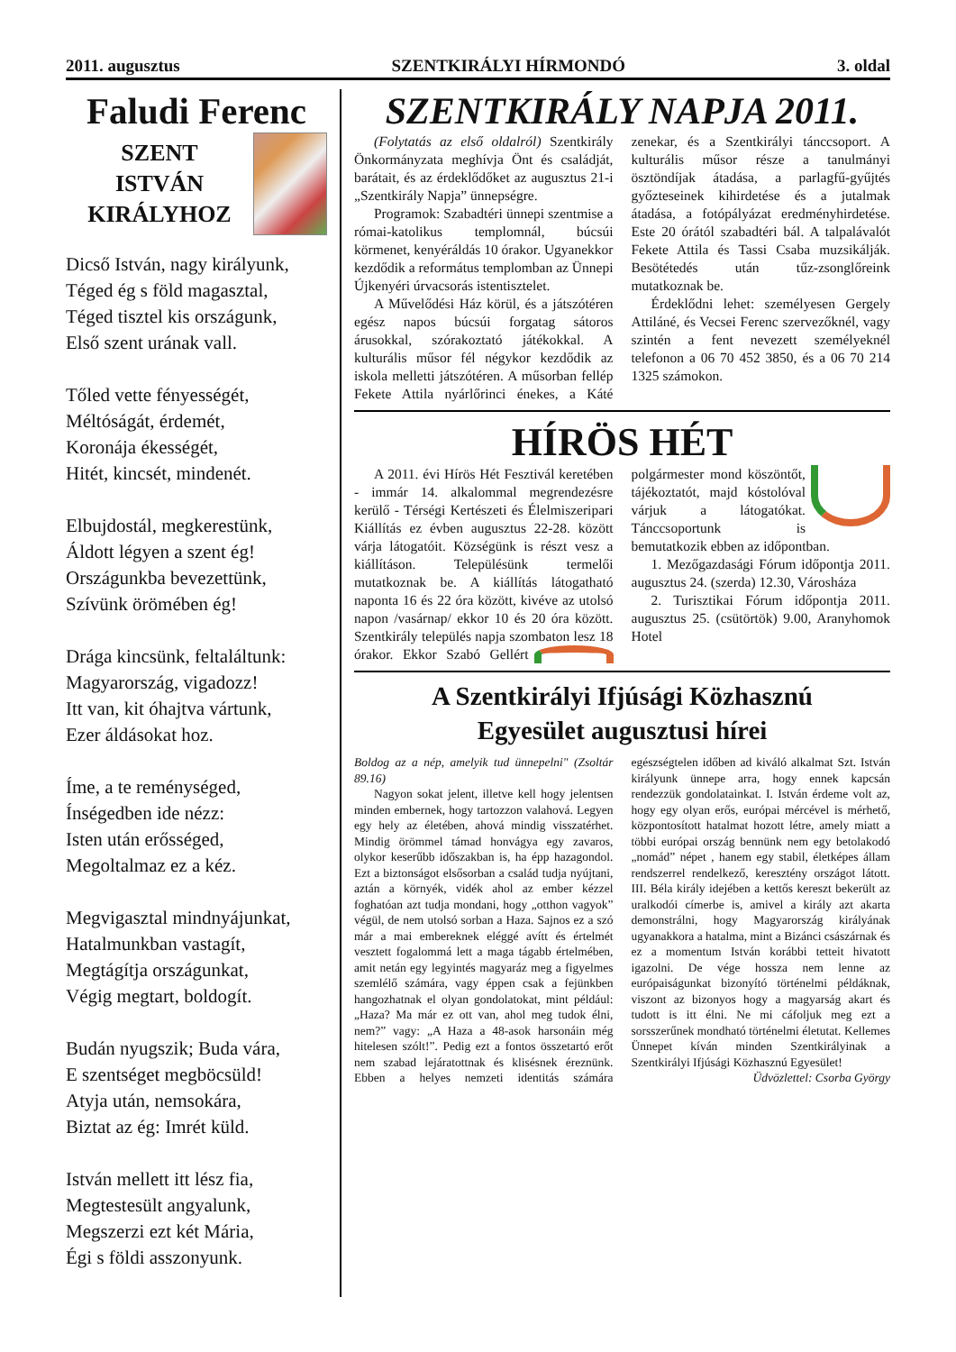2011. augusztus SZENTKIRÁLYI HÍRMONDÓ 3. oldal
Faludi Ferenc
SZENT
ISTVÁN
KIRÁLYHOZ
Dicső István, nagy királyunk,
Téged ég s föld magasztal,
Téged tisztel kis országunk,
Első szent urának vall.
Tőled vette fényességét,
Méltóságát, érdemét,
Koronája ékességét,
Hitét, kincsét, mindenét.
Elbujdostál, megkerestünk,
Áldott légyen a szent ég!
Országunkba bevezettünk,
Szívünk örömében ég!
Drága kincsünk, feltaláltunk:
Magyarország, vigadozz!
Itt van, kit óhajtva vártunk,
Ezer áldásokat hoz.
Íme, a te reménységed,
Ínségedben ide nézz:
Isten után erősséged,
Megoltalmaz ez a kéz.
Megvigasztal mindnyájunkat,
Hatalmunkban vastagít,
Megtágítja országunkat,
Végig megtart, boldogít.
Budán nyugszik; Buda vára,
E szentséget megböcsüld!
Atyja után, nemsokára,
Biztat az ég: Imrét küld.
István mellett itt lész fia,
Megtestesült angyalunk,
Megszerzi ezt két Mária,
Égi s földi asszonyunk.
SZENTKIRÁLY NAPJA 2011.
(Folytatás az első oldalról) Szentkirály Önkormányzata meghívja Önt és családját, barátait, és az érdeklődőket az augusztus 21-i „Szentkirály Napja” ünnepségre.
Programok: Szabadtéri ünnepi szentmise a római-katolikus templomnál, búcsúi körmenet, kenyéráldás 10 órakor. Ugyanekkor kezdődik a református templomban az Ünnepi Újkenyéri úrvacsorás istentisztelet.
A Művelődési Ház körül, és a játszótéren egész napos búcsúi forgatag sátoros árusokkal, szórakoztató játékokkal. A kulturális műsor fél négykor kezdődik az iskola melletti játszótéren. A műsorban fellép Fekete Attila nyárlőrinci énekes, a Káté zenekar, és a Szentkirályi tánccsoport. A kulturális műsor része a tanulmányi ösztöndíjak átadása, a parlagfű-gyűjtés győzteseinek kihirdetése és a jutalmak átadása, a fotópályázat eredményhirdetése. Este 20 órától szabadtéri bál. A talpalávalót Fekete Attila és Tassi Csaba muzsikálják. Besötétedés után tűz-zsonglőreink mutatkoznak be.
Érdeklődni lehet: személyesen Gergely Attiláné, és Vecsei Ferenc szervezőknél, vagy szintén a fent nevezett személyeknél telefonon a 06 70 452 3850, és a 06 70 214 1325 számokon.
HÍRÖS HÉT
A 2011. évi Hírös Hét Fesztivál keretében - immár 14. alkalommal megrendezésre kerülő - Térségi Kertészeti és Élelmiszeripari Kiállítás ez évben augusztus 22-28. között várja látogatóit. Községünk is részt vesz a kiállításon. Településünk termelői mutatkoznak be. A kiállítás látogatható naponta 16 és 22 óra között, kivéve az utolsó napon /vasárnap/ ekkor 10 és 20 óra között. Szentkirály település napja szombaton lesz 18 órakor. Ekkor Szabó Gellért polgármester mond köszöntőt, tájékoztatót, majd kóstolóval várjuk a látogatókat. Tánccsoportunk is bemutatkozik ebben az időpontban.
1. Mezőgazdasági Fórum időpontja 2011. augusztus 24. (szerda) 12.30, Városháza
2. Turisztikai Fórum időpontja 2011. augusztus 25. (csütörtök) 9.00, Aranyhomok Hotel
A Szentkirályi Ifjúsági Közhasznú
Egyesület augusztusi hírei
Boldog az a nép, amelyik tud ünnepelni" (Zsoltár 89.16)
Nagyon sokat jelent, illetve kell hogy jelentsen minden embernek, hogy tartozzon valahová. Legyen egy hely az életében, ahová mindig visszatérhet. Mindig örömmel támad honvágya egy zavaros, olykor keserűbb időszakban is, ha épp hazagondol. Ezt a biztonságot elsősorban a család tudja nyújtani, aztán a környék, vidék ahol az ember kézzel foghatóan azt tudja mondani, hogy „otthon vagyok” végül, de nem utolsó sorban a Haza. Sajnos ez a szó már a mai embereknek eléggé avítt és értelmét vesztett fogalommá lett a maga tágabb értelmében, amit netán egy legyintés magyaráz meg a figyelmes szemlélő számára, vagy éppen csak a fejünkben hangozhatnak el olyan gondolatokat, mint például: „Haza? Ma már ez ott van, ahol meg tudok élni, nem?” vagy: „A Haza a 48-asok harsonáin még hitelesen szólt!”. Pedig ezt a fontos összetartó erőt nem szabad lejáratottnak és klisésnek éreznünk. Ebben a helyes nemzeti identitás számára egészségtelen időben ad kiváló alkalmat Szt. István királyunk ünnepe arra, hogy ennek kapcsán rendezzük gondolatainkat. I. István érdeme volt az, hogy egy olyan erős, európai mércével is mérhető, központosított hatalmat hozott létre, amely miatt a többi európai ország bennünk nem egy betolakodó „nomád” népet , hanem egy stabil, életképes állam rendszerrel rendelkező, keresztény országot látott. III. Béla király idejében a kettős kereszt bekerült az uralkodói címerbe is, amivel a király azt akarta demonstrálni, hogy Magyarország királyának ugyanakkora a hatalma, mint a Bizánci császárnak és ez a momentum István korábbi tetteit hivatott igazolni. De vége hossza nem lenne az európaiságunkat bizonyító történelmi példáknak, viszont az bizonyos hogy a magyarság akart és tudott is itt élni. Ne mi cáfoljuk meg ezt a sorsszerűnek mondható történelmi életutat. Kellemes Ünnepet kíván minden Szentkirályinak a Szentkirályi Ifjúsági Közhasznú Egyesület!
Üdvözlettel: Csorba György